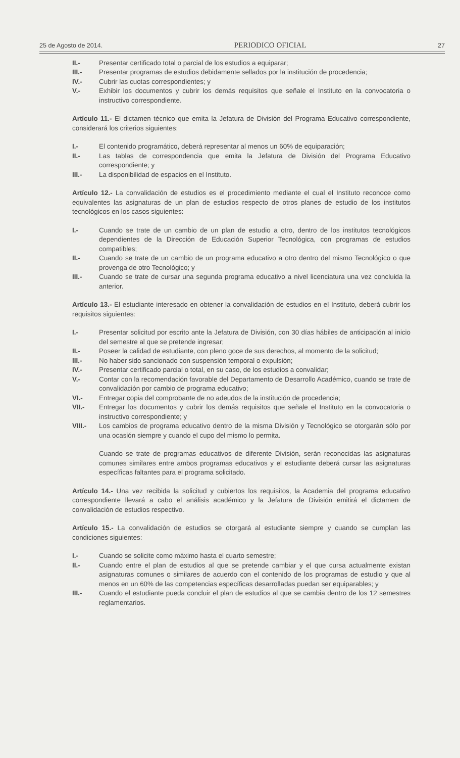25 de Agosto de 2014. PERIODICO OFICIAL 27
II.- Presentar certificado total o parcial de los estudios a equiparar;
III.- Presentar programas de estudios debidamente sellados por la institución de procedencia;
IV.- Cubrir las cuotas correspondientes; y
V.- Exhibir los documentos y cubrir los demás requisitos que señale el Instituto en la convocatoria o instructivo correspondiente.
Artículo 11.- El dictamen técnico que emita la Jefatura de División del Programa Educativo correspondiente, considerará los criterios siguientes:
I.- El contenido programático, deberá representar al menos un 60% de equiparación;
II.- Las tablas de correspondencia que emita la Jefatura de División del Programa Educativo correspondiente; y
III.- La disponibilidad de espacios en el Instituto.
Artículo 12.- La convalidación de estudios es el procedimiento mediante el cual el Instituto reconoce como equivalentes las asignaturas de un plan de estudios respecto de otros planes de estudio de los institutos tecnológicos en los casos siguientes:
I.- Cuando se trate de un cambio de un plan de estudio a otro, dentro de los institutos tecnológicos dependientes de la Dirección de Educación Superior Tecnológica, con programas de estudios compatibles;
II.- Cuando se trate de un cambio de un programa educativo a otro dentro del mismo Tecnológico o que provenga de otro Tecnológico; y
III.- Cuando se trate de cursar una segunda programa educativo a nivel licenciatura una vez concluida la anterior.
Artículo 13.- El estudiante interesado en obtener la convalidación de estudios en el Instituto, deberá cubrir los requisitos siguientes:
I.- Presentar solicitud por escrito ante la Jefatura de División, con 30 días hábiles de anticipación al inicio del semestre al que se pretende ingresar;
II.- Poseer la calidad de estudiante, con pleno goce de sus derechos, al momento de la solicitud;
III.- No haber sido sancionado con suspensión temporal o expulsión;
IV.- Presentar certificado parcial o total, en su caso, de los estudios a convalidar;
V.- Contar con la recomendación favorable del Departamento de Desarrollo Académico, cuando se trate de convalidación por cambio de programa educativo;
VI.- Entregar copia del comprobante de no adeudos de la institución de procedencia;
VII.- Entregar los documentos y cubrir los demás requisitos que señale el Instituto en la convocatoria o instructivo correspondiente; y
VIII.- Los cambios de programa educativo dentro de la misma División y Tecnológico se otorgarán sólo por una ocasión siempre y cuando el cupo del mismo lo permita.
Cuando se trate de programas educativos de diferente División, serán reconocidas las asignaturas comunes similares entre ambos programas educativos y el estudiante deberá cursar las asignaturas específicas faltantes para el programa solicitado.
Artículo 14.- Una vez recibida la solicitud y cubiertos los requisitos, la Academia del programa educativo correspondiente llevará a cabo el análisis académico y la Jefatura de División emitirá el dictamen de convalidación de estudios respectivo.
Artículo 15.- La convalidación de estudios se otorgará al estudiante siempre y cuando se cumplan las condiciones siguientes:
I.- Cuando se solicite como máximo hasta el cuarto semestre;
II.- Cuando entre el plan de estudios al que se pretende cambiar y el que cursa actualmente existan asignaturas comunes o similares de acuerdo con el contenido de los programas de estudio y que al menos en un 60% de las competencias específicas desarrolladas puedan ser equiparables; y
III.- Cuando el estudiante pueda concluir el plan de estudios al que se cambia dentro de los 12 semestres reglamentarios.